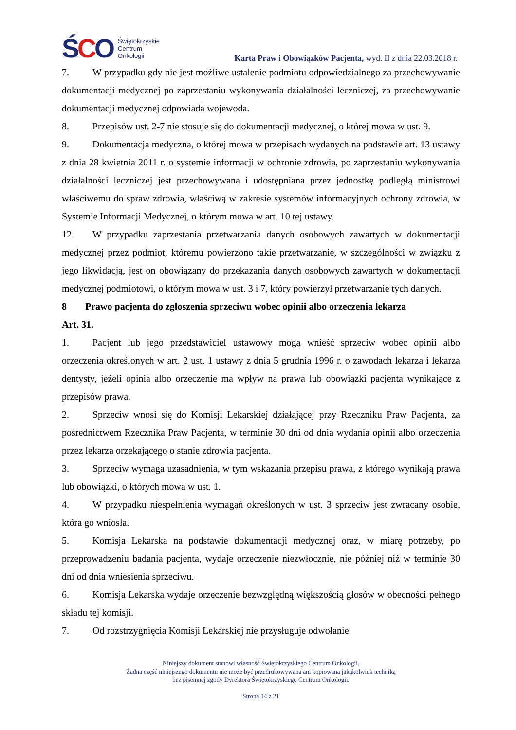ŚCO
Świętokrzyskie
Centrum
Onkologii
Karta Praw i Obowiązków Pacjenta, wyd. II z dnia 22.03.2018 r.
7. W przypadku gdy nie jest możliwe ustalenie podmiotu odpowiedzialnego za przechowywanie dokumentacji medycznej po zaprzestaniu wykonywania działalności leczniczej, za przechowywanie dokumentacji medycznej odpowiada wojewoda.
8. Przepisów ust. 2-7 nie stosuje się do dokumentacji medycznej, o której mowa w ust. 9.
9. Dokumentacja medyczna, o której mowa w przepisach wydanych na podstawie art. 13 ustawy z dnia 28 kwietnia 2011 r. o systemie informacji w ochronie zdrowia, po zaprzestaniu wykonywania działalności leczniczej jest przechowywana i udostępniana przez jednostkę podległą ministrowi właściwemu do spraw zdrowia, właściwą w zakresie systemów informacyjnych ochrony zdrowia, w Systemie Informacji Medycznej, o którym mowa w art. 10 tej ustawy.
12. W przypadku zaprzestania przetwarzania danych osobowych zawartych w dokumentacji medycznej przez podmiot, któremu powierzono takie przetwarzanie, w szczególności w związku z jego likwidacją, jest on obowiązany do przekazania danych osobowych zawartych w dokumentacji medycznej podmiotowi, o którym mowa w ust. 3 i 7, który powierzył przetwarzanie tych danych.
8 Prawo pacjenta do zgłoszenia sprzeciwu wobec opinii albo orzeczenia lekarza
Art. 31.
1. Pacjent lub jego przedstawiciel ustawowy mogą wnieść sprzeciw wobec opinii albo orzeczenia określonych w art. 2 ust. 1 ustawy z dnia 5 grudnia 1996 r. o zawodach lekarza i lekarza dentysty, jeżeli opinia albo orzeczenie ma wpływ na prawa lub obowiązki pacjenta wynikające z przepisów prawa.
2. Sprzeciw wnosi się do Komisji Lekarskiej działającej przy Rzeczniku Praw Pacjenta, za pośrednictwem Rzecznika Praw Pacjenta, w terminie 30 dni od dnia wydania opinii albo orzeczenia przez lekarza orzekającego o stanie zdrowia pacjenta.
3. Sprzeciw wymaga uzasadnienia, w tym wskazania przepisu prawa, z którego wynikają prawa lub obowiązki, o których mowa w ust. 1.
4. W przypadku niespełnienia wymagań określonych w ust. 3 sprzeciw jest zwracany osobie, która go wniosła.
5. Komisja Lekarska na podstawie dokumentacji medycznej oraz, w miarę potrzeby, po przeprowadzeniu badania pacjenta, wydaje orzeczenie niezwłocznie, nie później niż w terminie 30 dni od dnia wniesienia sprzeciwu.
6. Komisja Lekarska wydaje orzeczenie bezwzględną większością głosów w obecności pełnego składu tej komisji.
7. Od rozstrzygnięcia Komisji Lekarskiej nie przysługuje odwołanie.
Niniejszy dokument stanowi własność Świętokrzyskiego Centrum Onkologii.
Żadna część niniejszego dokumentu nie może być przedrukowywana ani kopiowana jakąkolwiek techniką
bez pisemnej zgody Dyrektora Świętokrzyskiego Centrum Onkologii.
Strona 14 z 21